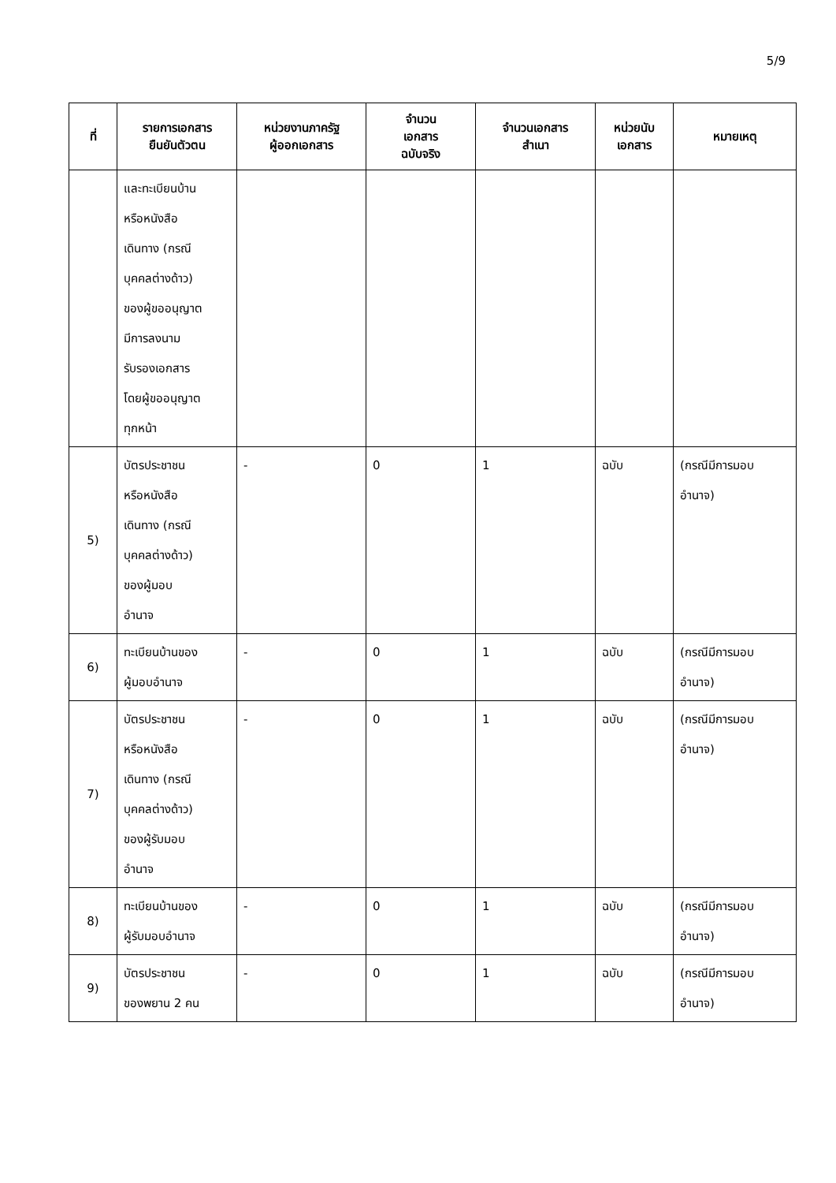5/9
| ที่ | รายการเอกสาร ยืนยันตัวตน | หน่วยงานภาครัฐ ผู้ออกเอกสาร | จำนวน เอกสาร ฉบับจริง | จำนวนเอกสาร สำเนา | หน่วยนับ เอกสาร | หมายเหตุ |
| --- | --- | --- | --- | --- | --- | --- |
| | และทะเบียนบ้าน หรือหนังสือ เดินทาง (กรณี บุคคลต่างด้าว) ของผู้ขออนุญาต มีการลงนาม รับรองเอกสาร โดยผู้ขออนุญาต ทุกหน้า | | | | | |
| 5) | บัตรประชาชน หรือหนังสือ เดินทาง (กรณี บุคคลต่างด้าว) ของผู้มอบ อำนาจ | - | 0 | 1 | ฉบับ | (กรณีมีการมอบ อำนาจ) |
| 6) | ทะเบียนบ้านของ ผู้มอบอำนาจ | - | 0 | 1 | ฉบับ | (กรณีมีการมอบ อำนาจ) |
| 7) | บัตรประชาชน หรือหนังสือ เดินทาง (กรณี บุคคลต่างด้าว) ของผู้รับมอบ อำนาจ | - | 0 | 1 | ฉบับ | (กรณีมีการมอบ อำนาจ) |
| 8) | ทะเบียนบ้านของ ผู้รับมอบอำนาจ | - | 0 | 1 | ฉบับ | (กรณีมีการมอบ อำนาจ) |
| 9) | บัตรประชาชน ของพยาน 2 คน | - | 0 | 1 | ฉบับ | (กรณีมีการมอบ อำนาจ) |